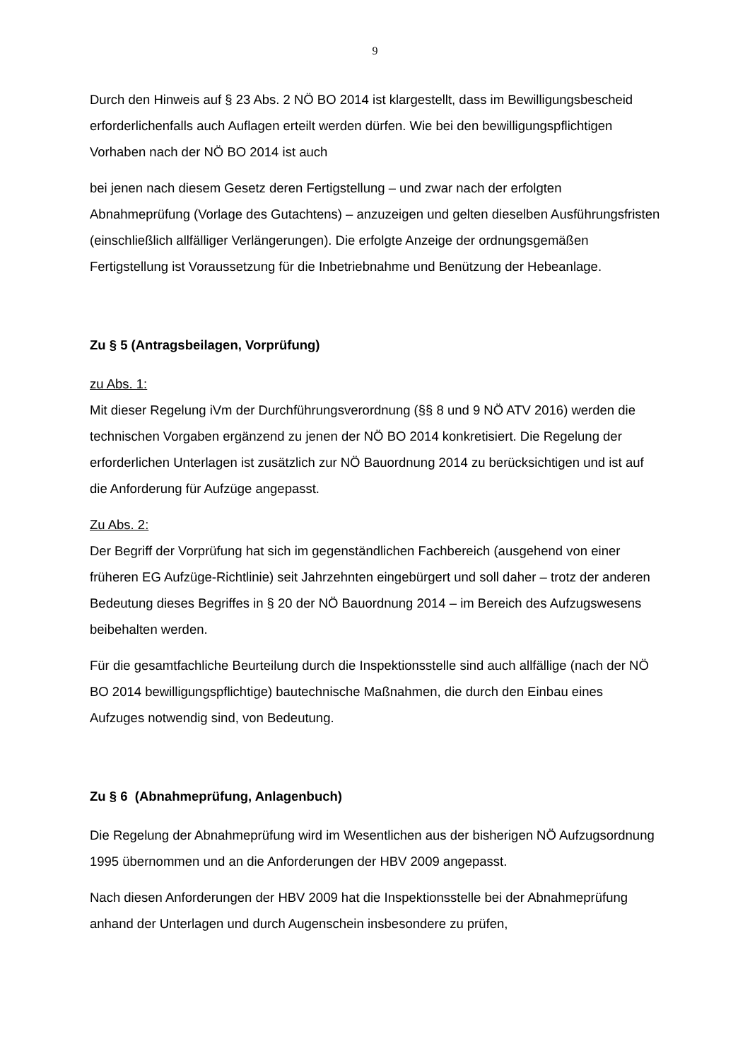9
Durch den Hinweis auf § 23 Abs. 2 NÖ BO 2014 ist klargestellt, dass im Bewilli­gungsbescheid erforderlichenfalls auch Auflagen erteilt werden dürfen. Wie bei den bewilligungspflichtigen Vorhaben nach der NÖ BO 2014 ist auch
bei jenen nach diesem Gesetz deren Fertigstellung – und zwar nach der erfolgten Abnahmeprüfung (Vorlage des Gutachtens) – anzuzeigen und gelten dieselben Aus­führungsfristen (einschließlich allfälliger Verlängerungen). Die erfolgte Anzeige der ordnungsgemäßen Fertigstellung ist Voraussetzung für die Inbetriebnahme und Be­nützung der Hebeanlage.
Zu § 5 (Antragsbeilagen, Vorprüfung)
zu Abs. 1:
Mit dieser Regelung iVm der Durchführungsverordnung (§§ 8 und 9 NÖ ATV 2016) werden die technischen Vorgaben ergänzend zu jenen der NÖ BO 2014 konkreti­siert. Die Regelung der erforderlichen Unterlagen ist zusätzlich zur NÖ Bauordnung 2014 zu berücksichtigen und ist auf die Anforderung für Aufzüge angepasst.
Zu Abs. 2:
Der Begriff der Vorprüfung hat sich im gegenständlichen Fachbereich (ausgehend von einer früheren EG Aufzüge-Richtlinie) seit Jahrzehnten eingebürgert und soll da­her – trotz der anderen Bedeutung dieses Begriffes in § 20 der NÖ Bauordnung 2014 – im Bereich des Aufzugswesens beibehalten werden.
Für die gesamtfachliche Beurteilung durch die Inspektionsstelle sind auch allfällige (nach der NÖ BO 2014 bewilligungspflichtige) bautechnische Maßnahmen, die durch den Einbau eines Aufzuges notwendig sind, von Bedeutung.
Zu § 6 (Abnahmeprüfung, Anlagenbuch)
Die Regelung der Abnahmeprüfung wird im Wesentlichen aus der bisherigen NÖ Aufzugsordnung 1995 übernommen und an die Anforderungen der HBV 2009 ange­passt.
Nach diesen Anforderungen der HBV 2009 hat die Inspektionsstelle bei der Abnah­meprüfung anhand der Unterlagen und durch Augenschein insbesondere zu prüfen,